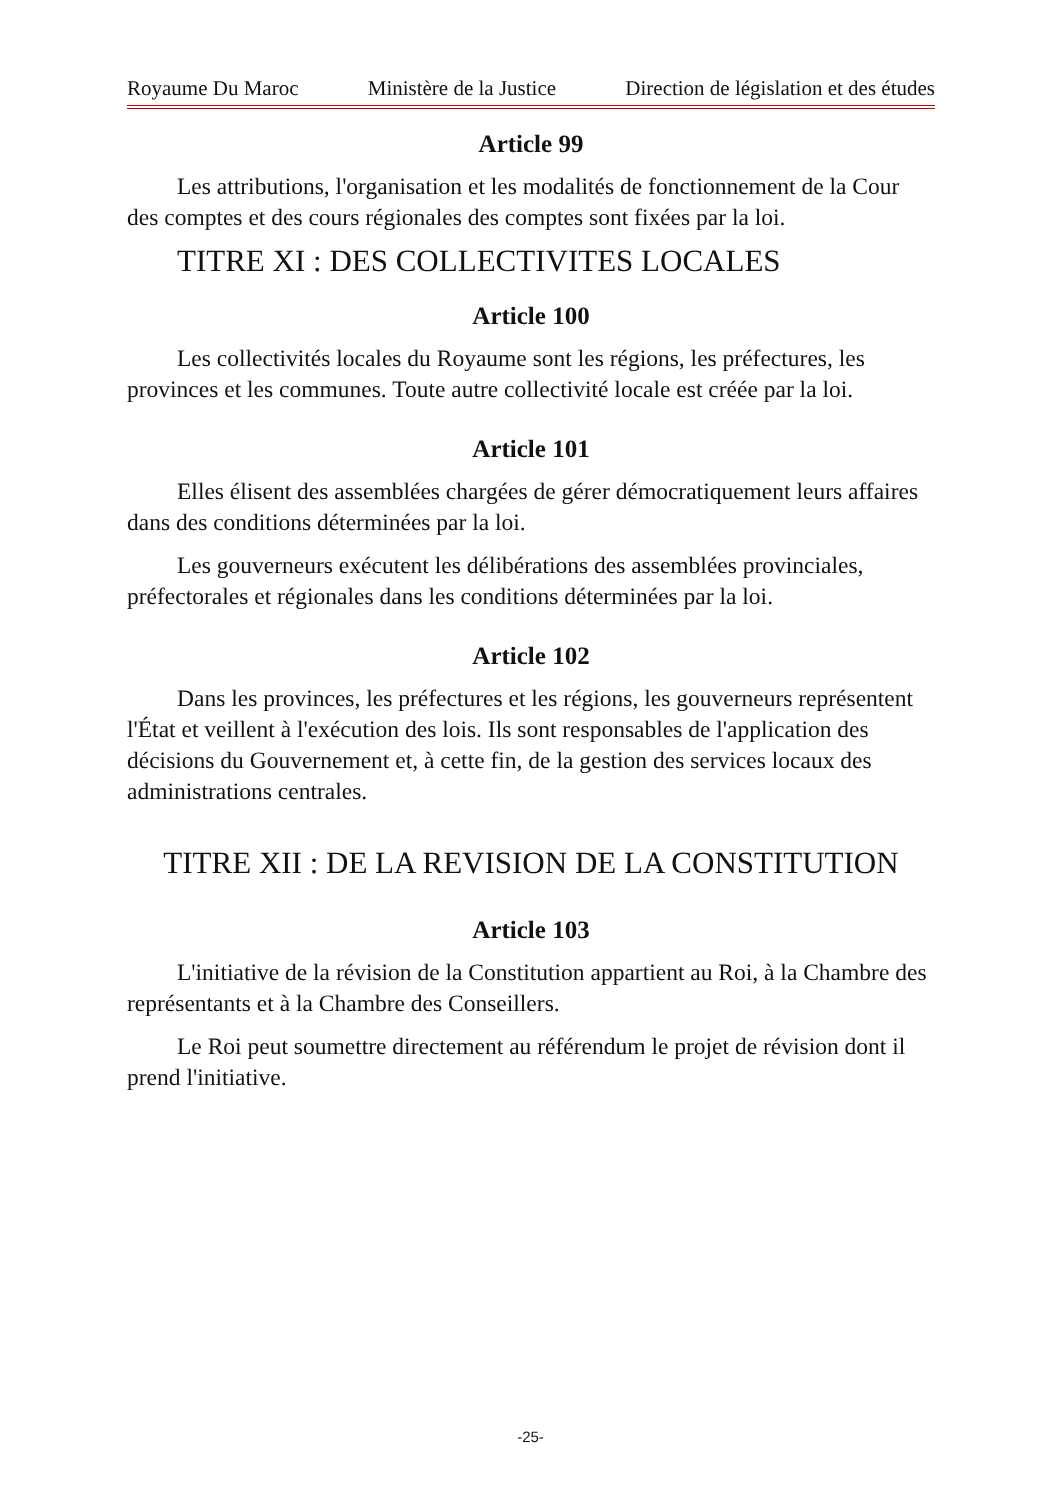Royaume Du Maroc Ministère de la Justice Direction de législation et des études
Article 99
Les attributions, l'organisation et les modalités de fonctionnement de la Cour des comptes et des cours régionales des comptes sont fixées par la loi.
TITRE XI : DES COLLECTIVITES LOCALES
Article 100
Les collectivités locales du Royaume sont les régions, les préfectures, les provinces et les communes. Toute autre collectivité locale est créée par la loi.
Article 101
Elles élisent des assemblées chargées de gérer démocratiquement leurs affaires dans des conditions déterminées par la loi.
Les gouverneurs exécutent les délibérations des assemblées provinciales, préfectorales et régionales dans les conditions déterminées par la loi.
Article 102
Dans les provinces, les préfectures et les régions, les gouverneurs représentent l'État et veillent à l'exécution des lois. Ils sont responsables de l'application des décisions du Gouvernement et, à cette fin, de la gestion des services locaux des administrations centrales.
TITRE XII : DE LA REVISION DE LA CONSTITUTION
Article 103
L'initiative de la révision de la Constitution appartient au Roi, à la Chambre des représentants et à la Chambre des Conseillers.
Le Roi peut soumettre directement au référendum le projet de révision dont il prend l'initiative.
-25-